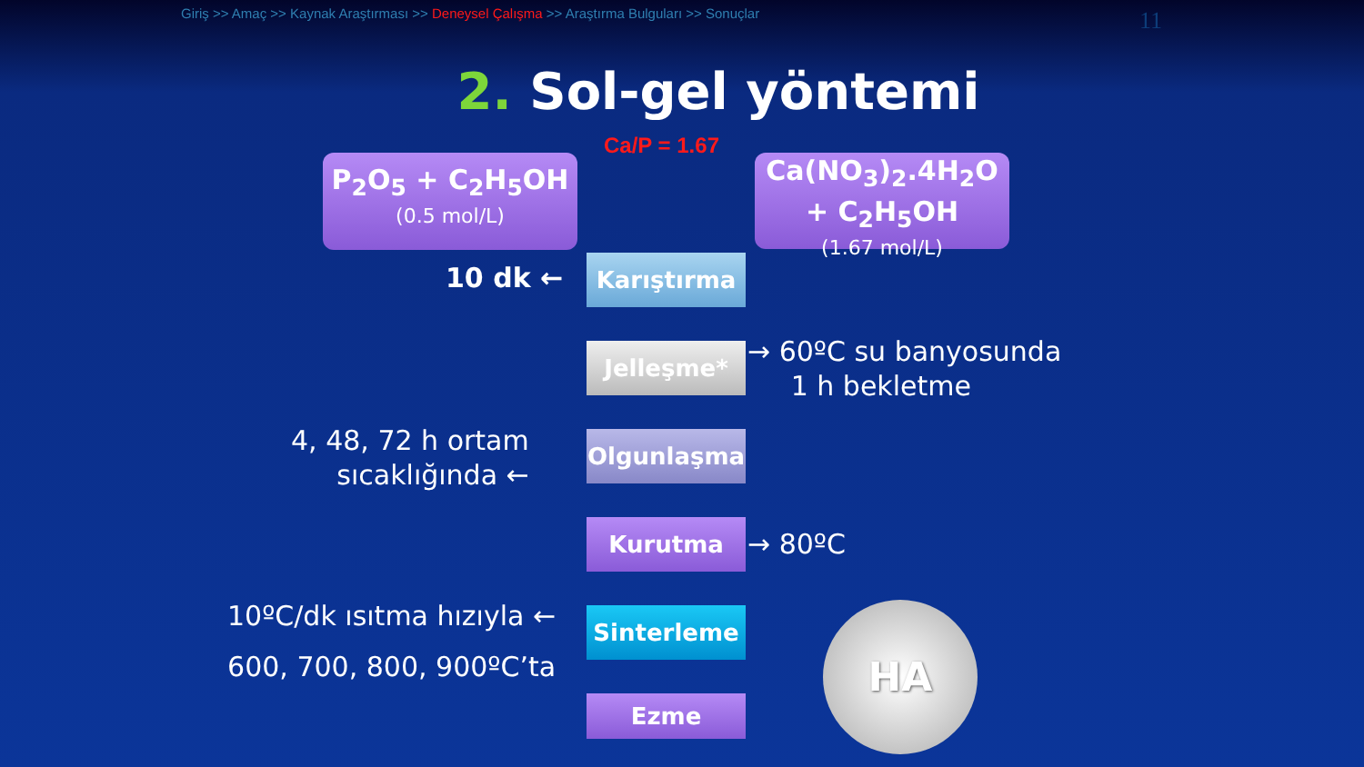Giriş >> Amaç >> Kaynak Araştırması >> Deneysel Çalışma >> Araştırma Bulguları >> Sonuçlar
11
2. Sol-gel yöntemi
Ca/P = 1.67
P<sub>2</sub>O<sub>5</sub> + C<sub>2</sub>H<sub>5</sub>OH
(0.5 mol/L)
Ca(NO<sub>3</sub>)<sub>2</sub>.4H<sub>2</sub>O
+ C<sub>2</sub>H<sub>5</sub>OH
(1.67 mol/L)
Karıştırma
Jelleşme*
Olgunlaşma
Kurutma
Sinterleme
Ezme
10 dk ←
→ 60ºC su banyosunda
1 h bekletme
4, 48, 72 h ortam
sıcaklığında ←
→ 80ºC
10ºC/dk ısıtma hızıyla ←
600, 700, 800, 900ºC’ta
HA